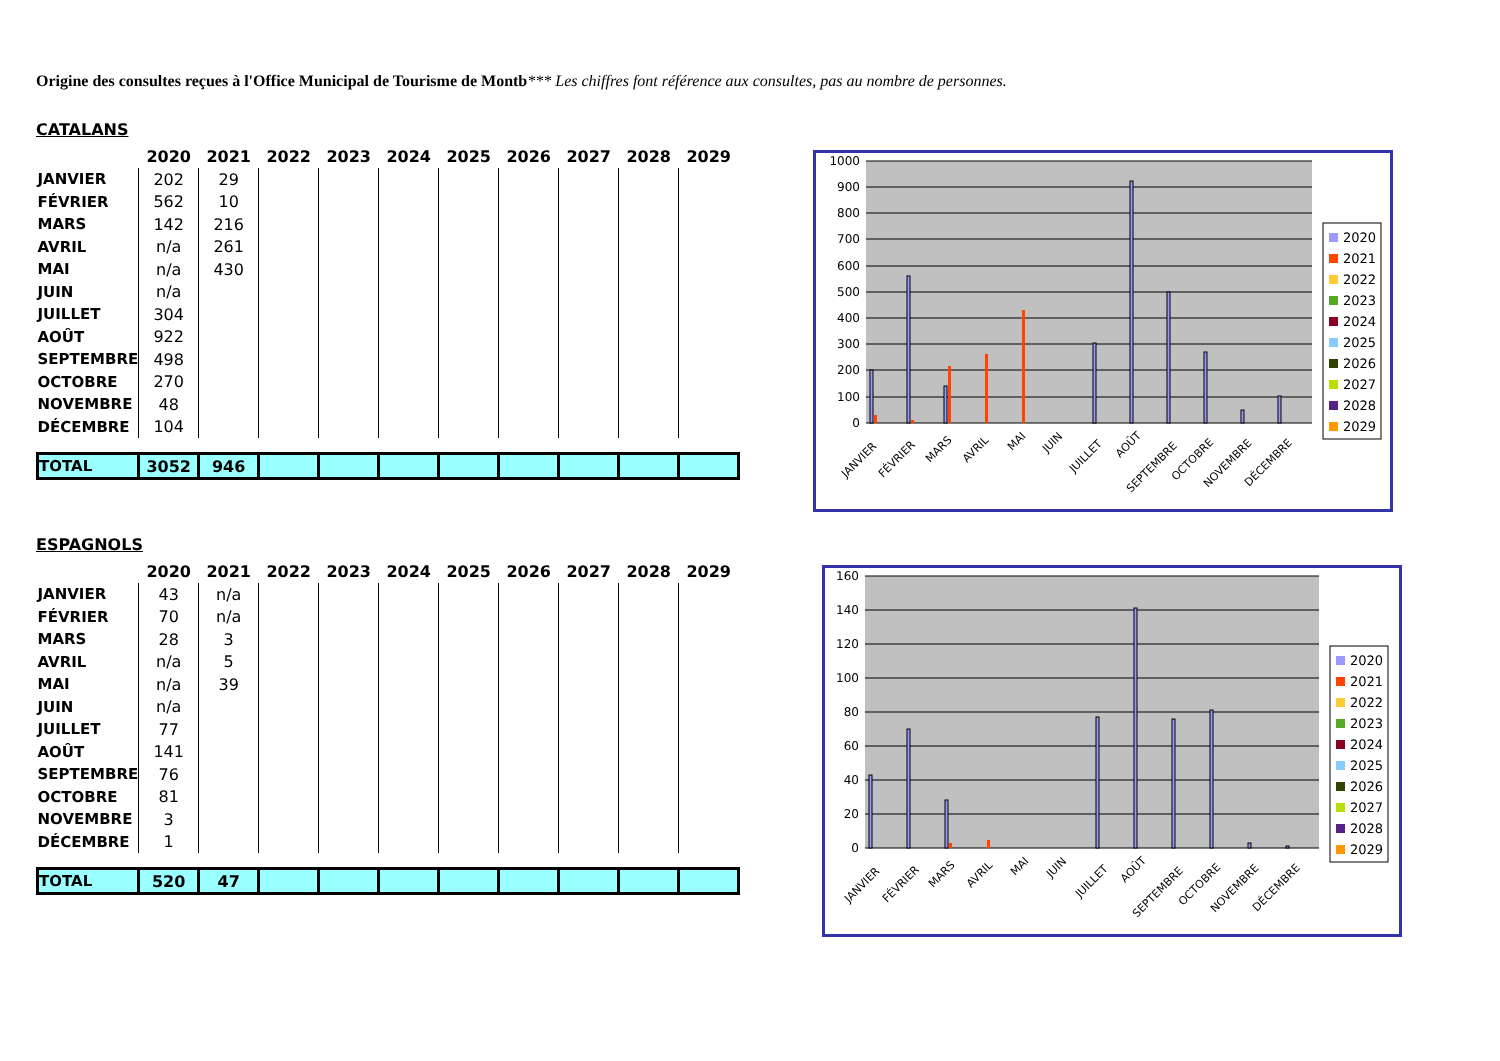Origine des consultes reçues à l'Office Municipal de Tourisme de Montb*** Les chiffres font référence aux consultes, pas au nombre de personnes.
CATALANS
| | 2020 | 2021 | 2022 | 2023 | 2024 | 2025 | 2026 | 2027 | 2028 | 2029 |
| --- | --- | --- | --- | --- | --- | --- | --- | --- | --- | --- |
| JANVIER | 202 | 29 | | | | | | | | |
| FÉVRIER | 562 | 10 | | | | | | | | |
| MARS | 142 | 216 | | | | | | | | |
| AVRIL | n/a | 261 | | | | | | | | |
| MAI | n/a | 430 | | | | | | | | |
| JUIN | n/a | | | | | | | | | |
| JUILLET | 304 | | | | | | | | | |
| AOÛT | 922 | | | | | | | | | |
| SEPTEMBRE | 498 | | | | | | | | | |
| OCTOBRE | 270 | | | | | | | | | |
| NOVEMBRE | 48 | | | | | | | | | |
| DÉCEMBRE | 104 | | | | | | | | | |
| TOTAL | 3052 | 946 | | | | | | | | |
ESPAGNOLS
| | 2020 | 2021 | 2022 | 2023 | 2024 | 2025 | 2026 | 2027 | 2028 | 2029 |
| --- | --- | --- | --- | --- | --- | --- | --- | --- | --- | --- |
| JANVIER | 43 | n/a | | | | | | | | |
| FÉVRIER | 70 | n/a | | | | | | | | |
| MARS | 28 | 3 | | | | | | | | |
| AVRIL | n/a | 5 | | | | | | | | |
| MAI | n/a | 39 | | | | | | | | |
| JUIN | n/a | | | | | | | | | |
| JUILLET | 77 | | | | | | | | | |
| AOÛT | 141 | | | | | | | | | |
| SEPTEMBRE | 76 | | | | | | | | | |
| OCTOBRE | 81 | | | | | | | | | |
| NOVEMBRE | 3 | | | | | | | | | |
| DÉCEMBRE | 1 | | | | | | | | | |
| TOTAL | 520 | 47 | | | | | | | | |
1000
900
800
700
600
500
400
300
200
100
0
JANVIER
FÉVRIER
MARS
AVRIL
MAI
JUIN
JUILLET
AOÛT
SEPTEMBRE
OCTOBRE
NOVEMBRE
DÉCEMBRE
2020
2021
2022
2023
2024
2025
2026
2027
2028
2029
160
140
120
100
80
60
40
20
0
JANVIER
FÉVRIER
MARS
AVRIL
MAI
JUIN
JUILLET
AOÛT
SEPTEMBRE
OCTOBRE
NOVEMBRE
DÉCEMBRE
2020
2021
2022
2023
2024
2025
2026
2027
2028
2029